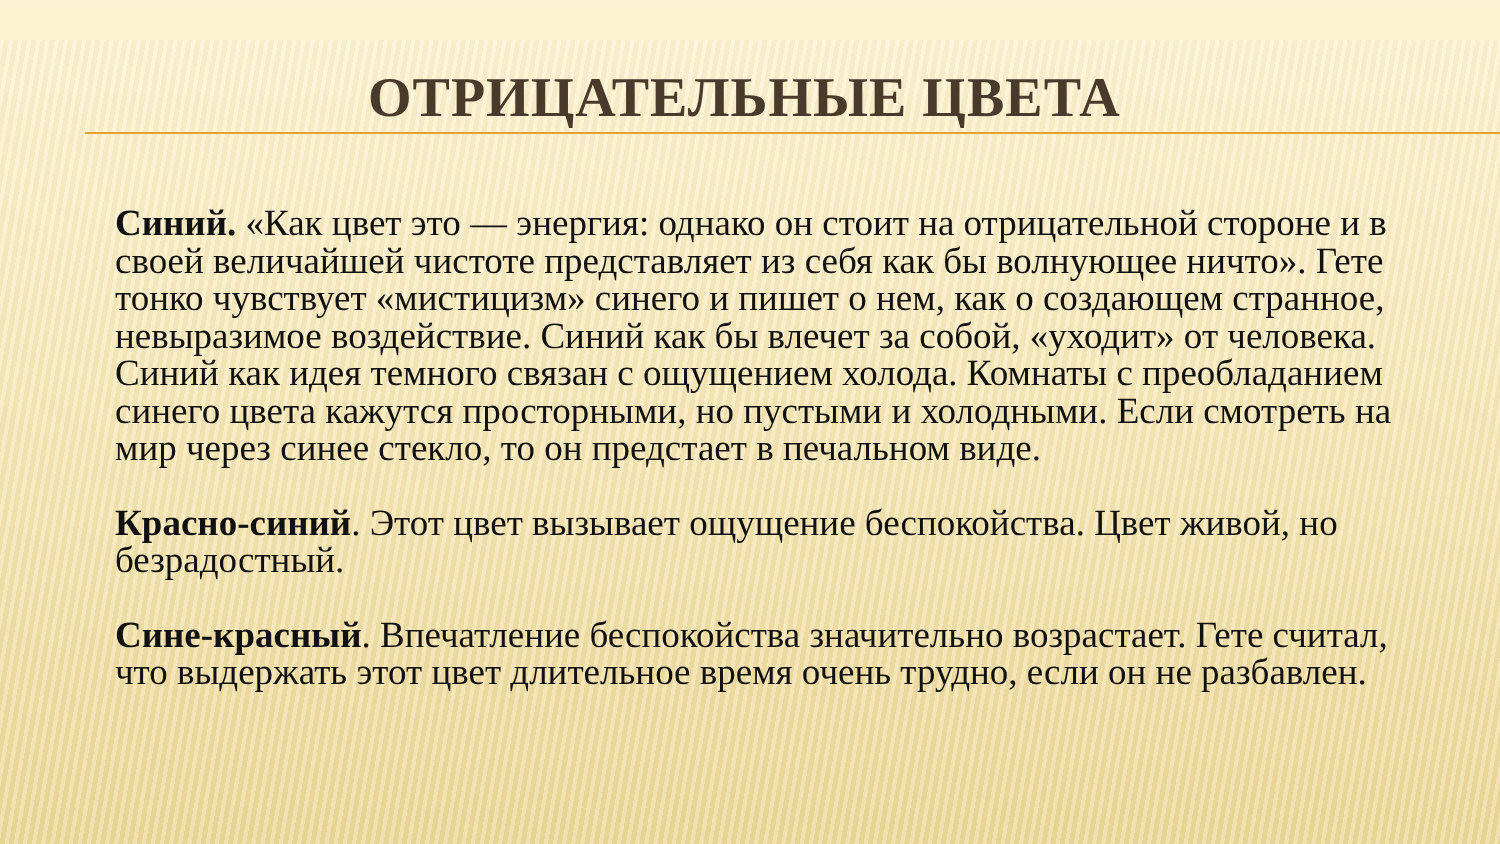ОТРИЦАТЕЛЬНЫЕ ЦВЕТА
Синий. «Как цвет это — энергия: однако он стоит на отрицательной стороне и в своей величайшей чистоте представляет из себя как бы волнующее ничто». Гете тонко чувствует «мистицизм» синего и пишет о нем, как о создающем странное, невыразимое воздействие. Синий как бы влечет за собой, «уходит» от человека. Синий как идея темного связан с ощущением холода. Комнаты с преобладанием синего цвета кажутся просторными, но пустыми и холодными. Если смотреть на мир через синее стекло, то он предстает в печальном виде.
Красно-синий. Этот цвет вызывает ощущение беспокойства. Цвет живой, но безрадостный.
Сине-красный. Впечатление беспокойства значительно возрастает. Гете считал, что выдержать этот цвет длительное время очень трудно, если он не разбавлен.